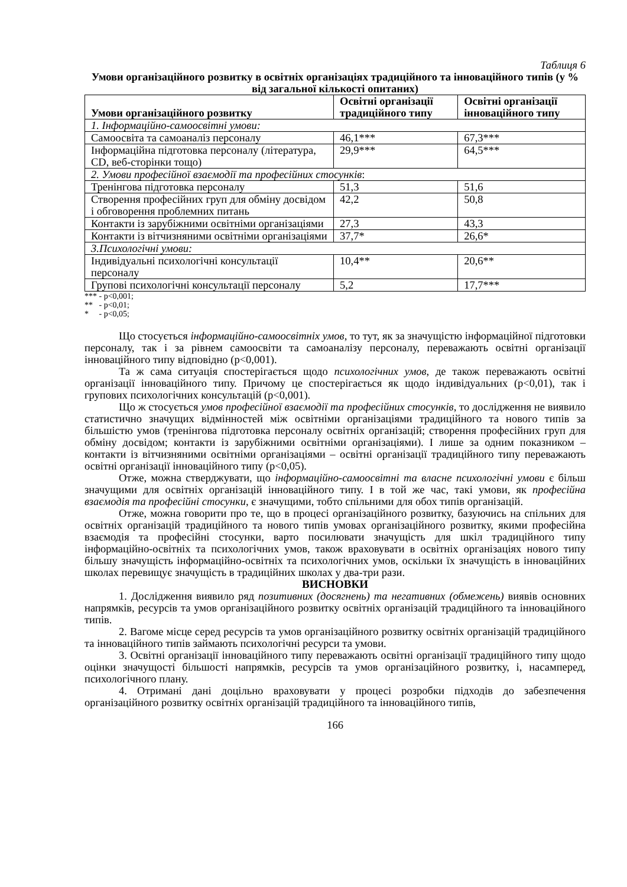Таблиця 6
Умови організаційного розвитку в освітніх організаціях традиційного та інноваційного типів (у % від загальної кількості опитаних)
| Умови організаційного розвитку | Освітні організації традиційного типу | Освітні організації інноваційного типу |
| --- | --- | --- |
| 1. Інформаційно-самоосвітні умови: | | |
| Самоосвіта та самоаналіз персоналу | 46,1*** | 67,3*** |
| Інформаційна підготовка персоналу (література, CD, веб-сторінки тощо) | 29,9*** | 64,5*** |
| 2. Умови професійної взаємодії та професійних стосунків : | | |
| Тренінгова підготовка персоналу | 51,3 | 51,6 |
| Створення професійних груп для обміну досвідом і обговорення проблемних питань | 42,2 | 50,8 |
| Контакти із зарубіжними освітніми організаціями | 27,3 | 43,3 |
| Контакти із вітчизняними освітніми організаціями | 37,7* | 26,6* |
| 3.Психологічні умови: | | |
| Індивідуальні психологічні консультації персоналу | 10,4** | 20,6** |
| Групові психологічні консультації персоналу | 5,2 | 17,7*** |
*** - p<0,001;
** - p<0,01;
* - p<0,05;
Що стосується інформаційно-самоосвітніх умов, то тут, як за значущістю інформаційної підготовки персоналу, так і за рівнем самоосвіти та самоаналізу персоналу, переважають освітні організації інноваційного типу відповідно (p<0,001).
Та ж сама ситуація спостерігається щодо психологічних умов, де також переважають освітні організації інноваційного типу. Причому це спостерігається як щодо індивідуальних (p<0,01), так і групових психологічних консультацій (p<0,001).
Що ж стосується умов професійної взаємодії та професійних стосунків, то дослідження не виявило статистично значущих відмінностей між освітніми організаціями традиційного та нового типів за більшістю умов (тренінгова підготовка персоналу освітніх організацій; створення професійних груп для обміну досвідом; контакти із зарубіжними освітніми організаціями). І лише за одним показником – контакти із вітчизняними освітніми організаціями – освітні організації традиційного типу переважають освітні організації інноваційного типу (p<0,05).
Отже, можна стверджувати, що інформаційно-самоосвітні та власне психологічні умови є більш значущими для освітніх організацій інноваційного типу. І в той же час, такі умови, як професійна взаємодія та професійні стосунки, є значущими, тобто спільними для обох типів організацій.
Отже, можна говорити про те, що в процесі організаційного розвитку, базуючись на спільних для освітніх організацій традиційного та нового типів умовах організаційного розвитку, якими професійна взаємодія та професійні стосунки, варто посилювати значущість для шкіл традиційного типу інформаційно-освітніх та психологічних умов, також враховувати в освітніх організаціях нового типу більшу значущість інформаційно-освітніх та психологічних умов, оскільки їх значущість в інноваційних школах перевищує значущість в традиційних школах у два-три рази.
ВИСНОВКИ
1. Дослідження виявило ряд позитивних (досягнень) та негативних (обмежень) виявів основних напрямків, ресурсів та умов організаційного розвитку освітніх організацій традиційного та інноваційного типів.
2. Вагоме місце серед ресурсів та умов організаційного розвитку освітніх організацій традиційного та інноваційного типів займають психологічні ресурси та умови.
3. Освітні організації інноваційного типу переважають освітні організації традиційного типу щодо оцінки значущості більшості напрямків, ресурсів та умов організаційного розвитку, і, насамперед, психологічного плану.
4. Отримані дані доцільно враховувати у процесі розробки підходів до забезпечення організаційного розвитку освітніх організацій традиційного та інноваційного типів,
166